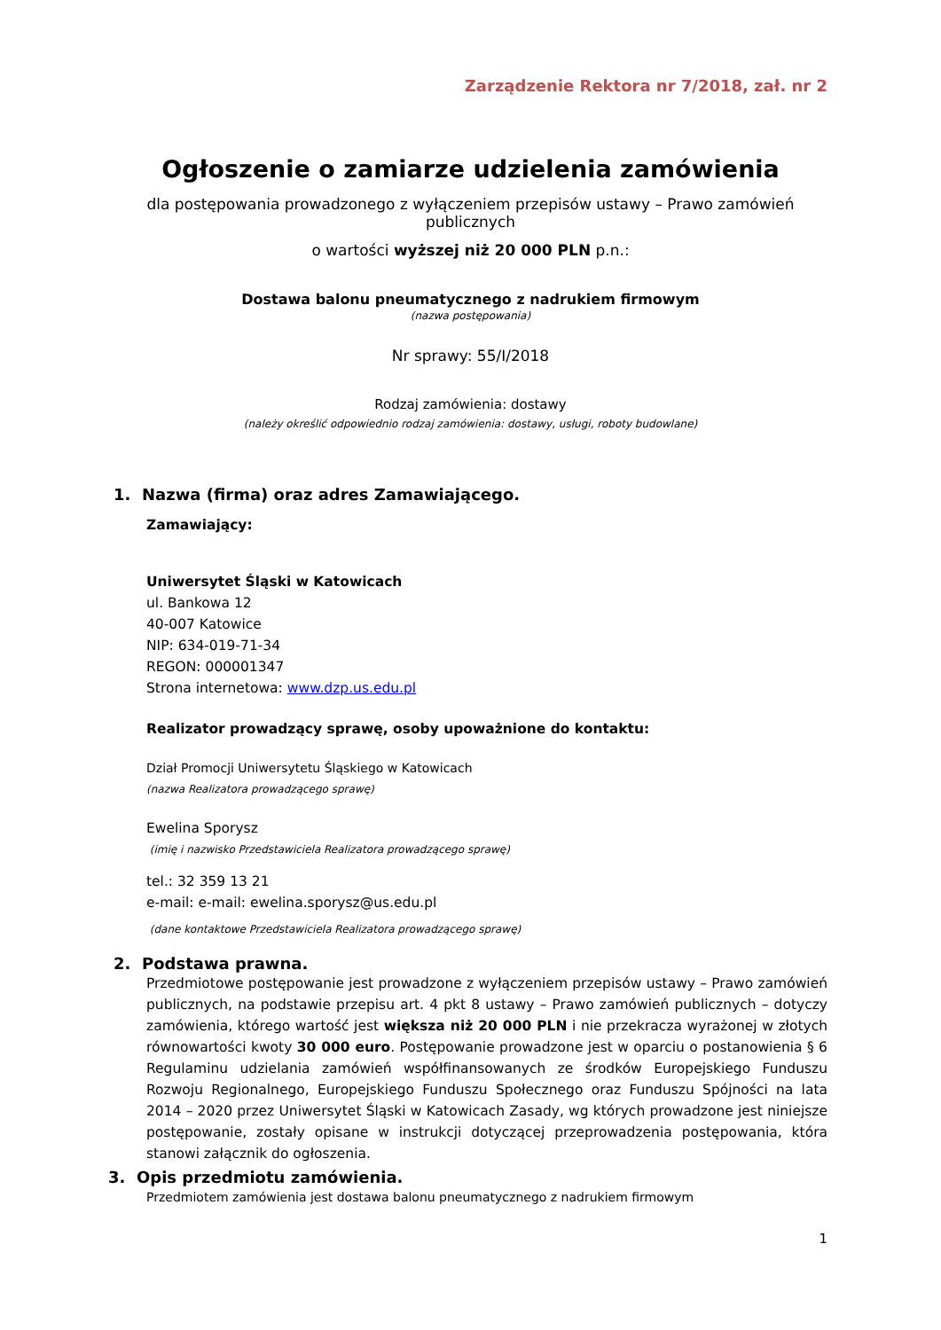Zarządzenie Rektora nr 7/2018, zał. nr 2
Ogłoszenie o zamiarze udzielenia zamówienia
dla postępowania prowadzonego z wyłączeniem przepisów ustawy – Prawo zamówień publicznych
o wartości wyższej niż 20 000 PLN p.n.:
Dostawa balonu pneumatycznego z nadrukiem firmowym
(nazwa postępowania)
Nr sprawy: 55/I/2018
Rodzaj zamówienia: dostawy
(należy określić odpowiednio rodzaj zamówienia: dostawy, usługi, roboty budowlane)
1. Nazwa (firma) oraz adres Zamawiającego.
Zamawiający:
Uniwersytet Śląski w Katowicach
ul. Bankowa 12
40-007 Katowice
NIP: 634-019-71-34
REGON: 000001347
Strona internetowa: www.dzp.us.edu.pl
Realizator prowadzący sprawę, osoby upoważnione do kontaktu:
Dział Promocji Uniwersytetu Śląskiego w Katowicach
(nazwa Realizatora prowadzącego sprawę)
Ewelina Sporysz
(imię i nazwisko Przedstawiciela Realizatora prowadzącego sprawę)
tel.: 32 359 13 21
e-mail: e-mail: ewelina.sporysz@us.edu.pl
(dane kontaktowe Przedstawiciela Realizatora prowadzącego sprawę)
2. Podstawa prawna.
Przedmiotowe postępowanie jest prowadzone z wyłączeniem przepisów ustawy – Prawo zamówień publicznych, na podstawie przepisu art. 4 pkt 8 ustawy – Prawo zamówień publicznych – dotyczy zamówienia, którego wartość jest większa niż 20 000 PLN i nie przekracza wyrażonej w złotych równowartości kwoty 30 000 euro. Postępowanie prowadzone jest w oparciu o postanowienia § 6 Regulaminu udzielania zamówień współfinansowanych ze środków Europejskiego Funduszu Rozwoju Regionalnego, Europejskiego Funduszu Społecznego oraz Funduszu Spójności na lata 2014 – 2020 przez Uniwersytet Śląski w Katowicach Zasady, wg których prowadzone jest niniejsze postępowanie, zostały opisane w instrukcji dotyczącej przeprowadzenia postępowania, która stanowi załącznik do ogłoszenia.
3. Opis przedmiotu zamówienia.
Przedmiotem zamówienia jest dostawa balonu pneumatycznego z nadrukiem firmowym
1